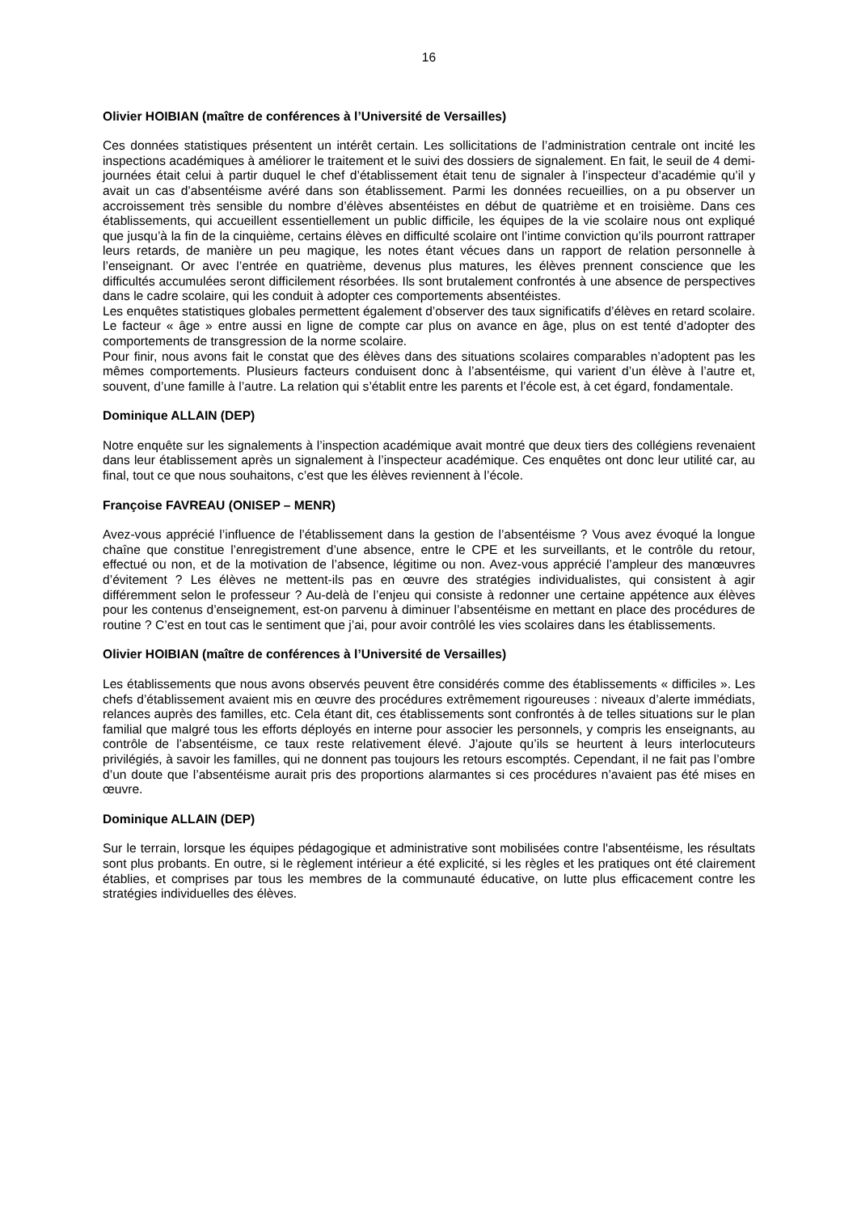16
Olivier HOIBIAN (maître de conférences à l’Université de Versailles)
Ces données statistiques présentent un intérêt certain. Les sollicitations de l’administration centrale ont incité les inspections académiques à améliorer le traitement et le suivi des dossiers de signalement. En fait, le seuil de 4 demi-journées était celui à partir duquel le chef d’établissement était tenu de signaler à l’inspecteur d’académie qu’il y avait un cas d’absentéisme avéré dans son établissement. Parmi les données recueillies, on a pu observer un accroissement très sensible du nombre d’élèves absentéistes en début de quatrième et en troisième. Dans ces établissements, qui accueillent essentiellement un public difficile, les équipes de la vie scolaire nous ont expliqué que jusqu’à la fin de la cinquième, certains élèves en difficulté scolaire ont l’intime conviction qu’ils pourront rattraper leurs retards, de manière un peu magique, les notes étant vécues dans un rapport de relation personnelle à l’enseignant. Or avec l’entrée en quatrième, devenus plus matures, les élèves prennent conscience que les difficultés accumulées seront difficilement résorbées. Ils sont brutalement confrontés à une absence de perspectives dans le cadre scolaire, qui les conduit à adopter ces comportements absentéistes.
Les enquêtes statistiques globales permettent également d’observer des taux significatifs d’élèves en retard scolaire. Le facteur « âge » entre aussi en ligne de compte car plus on avance en âge, plus on est tenté d’adopter des comportements de transgression de la norme scolaire.
Pour finir, nous avons fait le constat que des élèves dans des situations scolaires comparables n’adoptent pas les mêmes comportements. Plusieurs facteurs conduisent donc à l’absentéisme, qui varient d’un élève à l’autre et, souvent, d’une famille à l’autre. La relation qui s’établit entre les parents et l’école est, à cet égard, fondamentale.
Dominique ALLAIN (DEP)
Notre enquête sur les signalements à l’inspection académique avait montré que deux tiers des collégiens revenaient dans leur établissement après un signalement à l’inspecteur académique. Ces enquêtes ont donc leur utilité car, au final, tout ce que nous souhaitons, c’est que les élèves reviennent à l’école.
Françoise FAVREAU (ONISEP – MENR)
Avez-vous apprécié l’influence de l’établissement dans la gestion de l’absentéisme ? Vous avez évoqué la longue chaîne que constitue l’enregistrement d’une absence, entre le CPE et les surveillants, et le contrôle du retour, effectué ou non, et de la motivation de l’absence, légitime ou non. Avez-vous apprécié l’ampleur des manœuvres d’évitement ? Les élèves ne mettent-ils pas en œuvre des stratégies individualistes, qui consistent à agir différemment selon le professeur ? Au-delà de l’enjeu qui consiste à redonner une certaine appétence aux élèves pour les contenus d’enseignement, est-on parvenu à diminuer l’absentéisme en mettant en place des procédures de routine ? C’est en tout cas le sentiment que j’ai, pour avoir contrôlé les vies scolaires dans les établissements.
Olivier HOIBIAN (maître de conférences à l’Université de Versailles)
Les établissements que nous avons observés peuvent être considérés comme des établissements « difficiles ». Les chefs d’établissement avaient mis en œuvre des procédures extrêmement rigoureuses : niveaux d’alerte immédiats, relances auprès des familles, etc. Cela étant dit, ces établissements sont confrontés à de telles situations sur le plan familial que malgré tous les efforts déployés en interne pour associer les personnels, y compris les enseignants, au contrôle de l’absentéisme, ce taux reste relativement élevé. J’ajoute qu’ils se heurtent à leurs interlocuteurs privilégiés, à savoir les familles, qui ne donnent pas toujours les retours escomptés. Cependant, il ne fait pas l’ombre d’un doute que l’absentéisme aurait pris des proportions alarmantes si ces procédures n’avaient pas été mises en œuvre.
Dominique ALLAIN (DEP)
Sur le terrain, lorsque les équipes pédagogique et administrative sont mobilisées contre l'absentéisme, les résultats sont plus probants. En outre, si le règlement intérieur a été explicité, si les règles et les pratiques ont été clairement établies, et comprises par tous les membres de la communauté éducative, on lutte plus efficacement contre les stratégies individuelles des élèves.